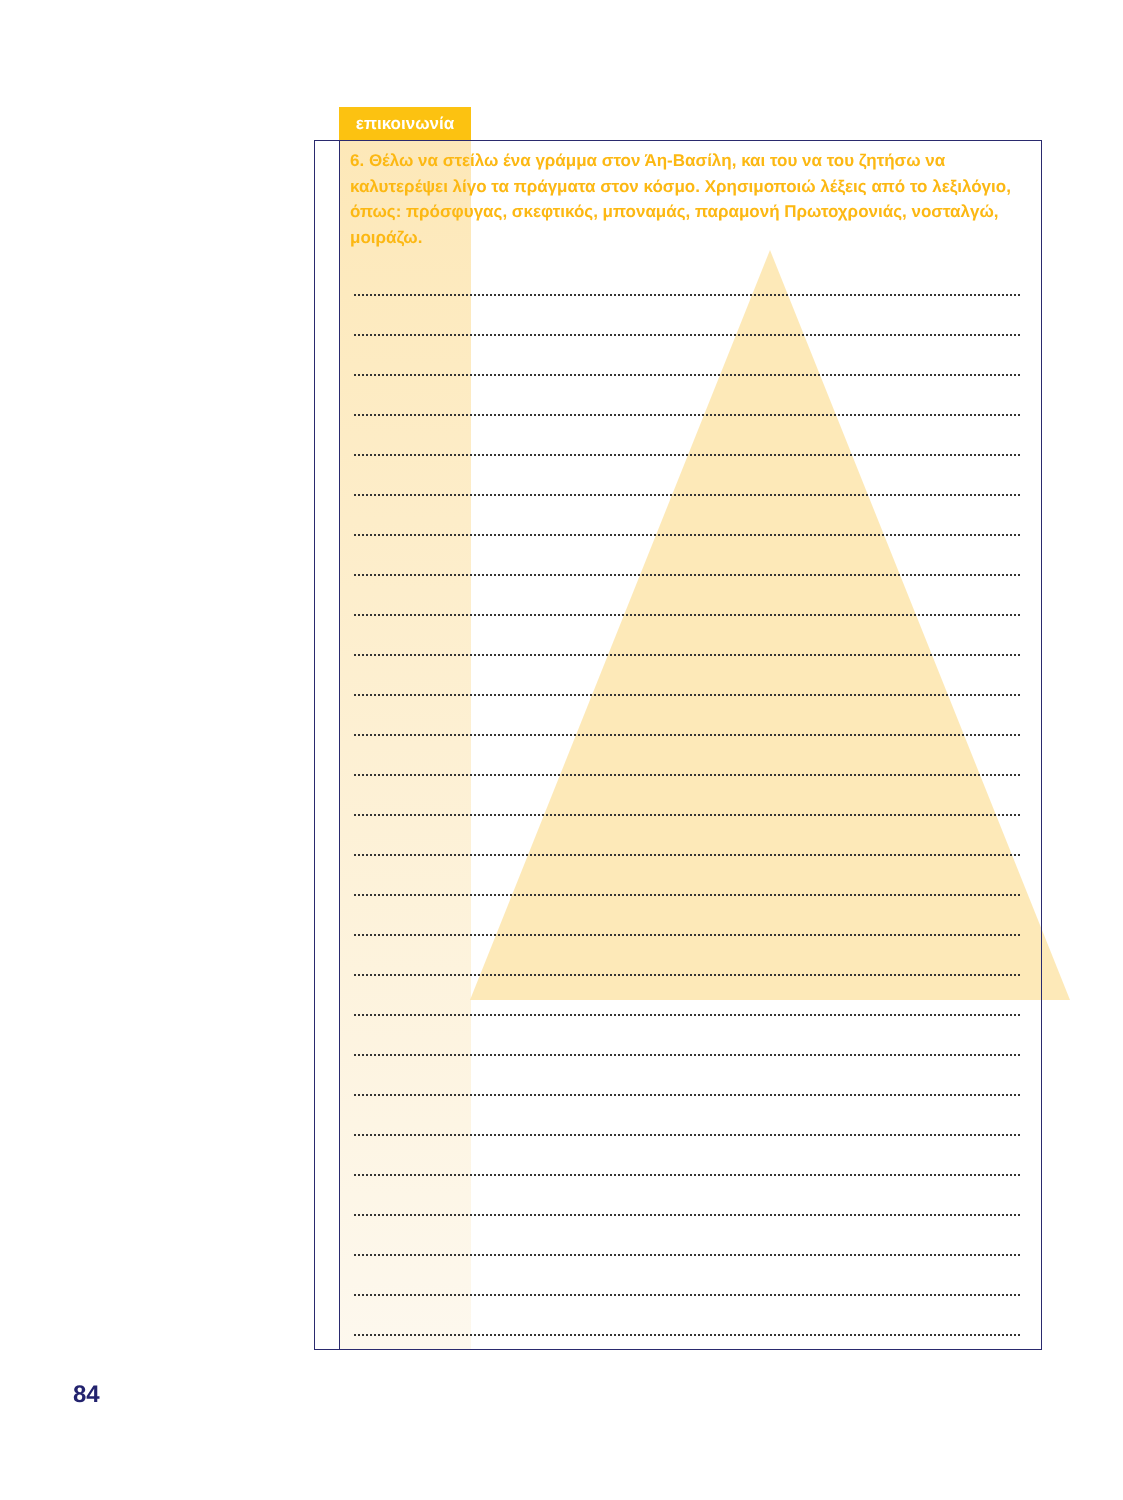επικοινωνία
6. Θέλω να στείλω ένα γράμμα στον Άη-Βασίλη, και του να του ζητήσω να καλυτερέψει λίγο τα πράγματα στον κόσμο. Χρησιμοποιώ λέξεις από το λεξιλόγιο, όπως: πρόσφυγας, σκεφτικός, μποναμάς, παραμονή Πρωτοχρονιάς, νοσταλγώ, μοιράζω.
84